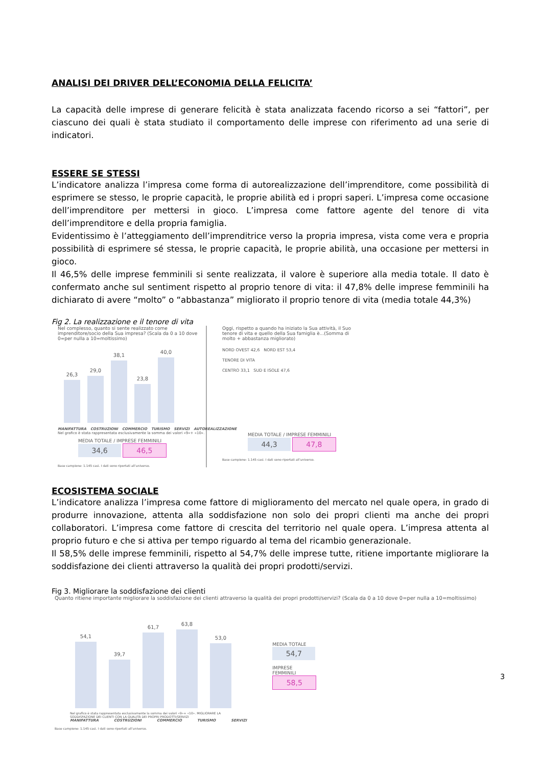ANALISI DEI DRIVER DELL’ECONOMIA DELLA FELICITA’
La capacità delle imprese di generare felicità è stata analizzata facendo ricorso a sei “fattori”, per ciascuno dei quali è stata studiato il comportamento delle imprese con riferimento ad una serie di indicatori.
ESSERE SE STESSI
L’indicatore analizza l’impresa come forma di autorealizzazione dell’imprenditore, come possibilità di esprimere se stesso, le proprie capacità, le proprie abilità ed i propri saperi. L’impresa come occasione dell’imprenditore per mettersi in gioco. L’impresa come fattore agente del tenore di vita dell’imprenditore e della propria famiglia.
Evidentissimo è l’atteggiamento dell’imprenditrice verso la propria impresa, vista come vera e propria possibilità di esprimere sé stessa, le proprie capacità, le proprie abilità, una occasione per mettersi in gioco.
Il 46,5% delle imprese femminili si sente realizzata, il valore è superiore alla media totale. Il dato è confermato anche sul sentiment rispetto al proprio tenore di vita: il 47,8% delle imprese femminili ha dichiarato di avere “molto” o “abbastanza” migliorato il proprio tenore di vita (media totale 44,3%)
Fig 2. La realizzazione e il tenore di vita
Nel complesso, quanto si sente realizzato come imprenditore/socio della Sua impresa? (Scala da 0 a 10 dove 0=per nulla a 10=moltissimo)
26,3
29,0
38,1
23,8
40,0
MANIFATTURA COSTRUZIONI COMMERCIO TURISMO SERVIZI AUTOREALIZZAZIONE
Nel grafico è stata rappresentata esclusivamente la somma dei valori «9»+ «10».
MEDIA TOTALE / IMPRESE FEMMINILI
34,6 46,5
Base campione: 1.145 casi. I dati sono riportati all’universo.
Oggi, rispetto a quando ha iniziato la Sua attività, il Suo tenore di vita e quello della Sua famiglia è...(Somma di molto + abbastanza migliorato)
NORD OVEST 42,6 NORD EST 53,4
TENORE DI VITA
CENTRO 33,1 SUD E ISOLE 47,6
MEDIA TOTALE / IMPRESE FEMMINILI
44,3 47,8
Base campione: 1.145 casi. I dati sono riportati all’universo.
ECOSISTEMA SOCIALE
L’indicatore analizza l’impresa come fattore di miglioramento del mercato nel quale opera, in grado di produrre innovazione, attenta alla soddisfazione non solo dei propri clienti ma anche dei propri collaboratori. L’impresa come fattore di crescita del territorio nel quale opera. L’impresa attenta al proprio futuro e che si attiva per tempo riguardo al tema del ricambio generazionale.
Il 58,5% delle imprese femminili, rispetto al 54,7% delle imprese tutte, ritiene importante migliorare la soddisfazione dei clienti attraverso la qualità dei propri prodotti/servizi.
Fig 3. Migliorare la soddisfazione dei clienti
Quanto ritiene importante migliorare la soddisfazione dei clienti attraverso la qualità dei propri prodotti/servizi? (Scala da 0 a 10 dove 0=per nulla a 10=moltissimo)
54,1
39,7
61,7
63,8
53,0
Nel grafico è stata rappresentata esclusivamente la somma dei valori «9»+ «10». MIGLIORARE LA SODDISFAZIONE DEI CLIENTI CON LA QUALITÀ DEI PROPRI PRODOTTI/SERVIZI
MANIFATTURA COSTRUZIONI COMMERCIO TURISMO SERVIZI
Base campione: 1.145 casi. I dati sono riportati all’universo.
MEDIA TOTALE
54,7
IMPRESE FEMMINILI
58,5
3